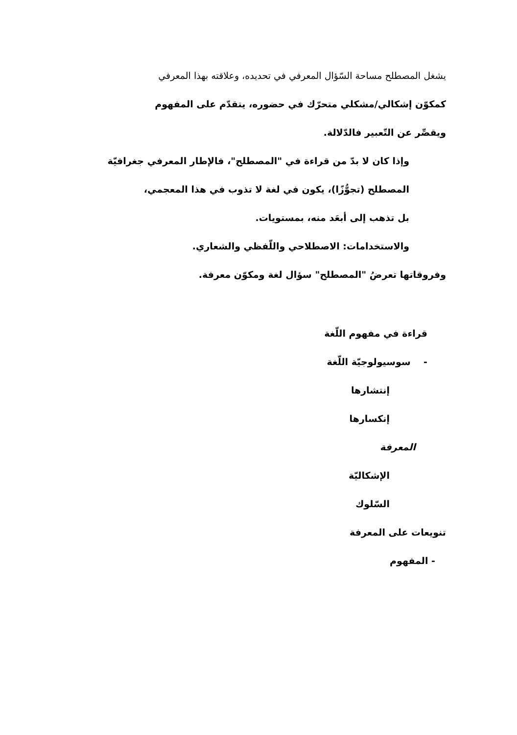يشغل المصطلح مساحة السّؤال المعرفي في تحديده، وعلاقته بهذا المعرفي
كمكوّن إشكالي/مشكلي متحرّك في حضوره، يتقدّم على المفهوم
ويقصِّر عن التّعبير فالدّلالة.
وإذا كان لا بدّ من قراءة في "المصطلح"، فالإطار المعرفي جغرافيّة
المصطلح (تجوُّزًا)، يكون في لغة لا تذوب في هذا المعجمي،
بل تذهب إلى أبعَد منه، بمستويات.
والاستخدامات: الاصطلاحي واللّفظي والشعاري.
وفروقاتها تعرضُ "المصطلح" سؤال لغة ومكوّن معرفة.
قراءة في مفهوم اللّغة
- سوسيولوجيّة اللّغة
إنتشارها
إنكسارها
المعرفة
الإشكاليّة
السّلوك
تنويعات على المعرفة
- المفهوم